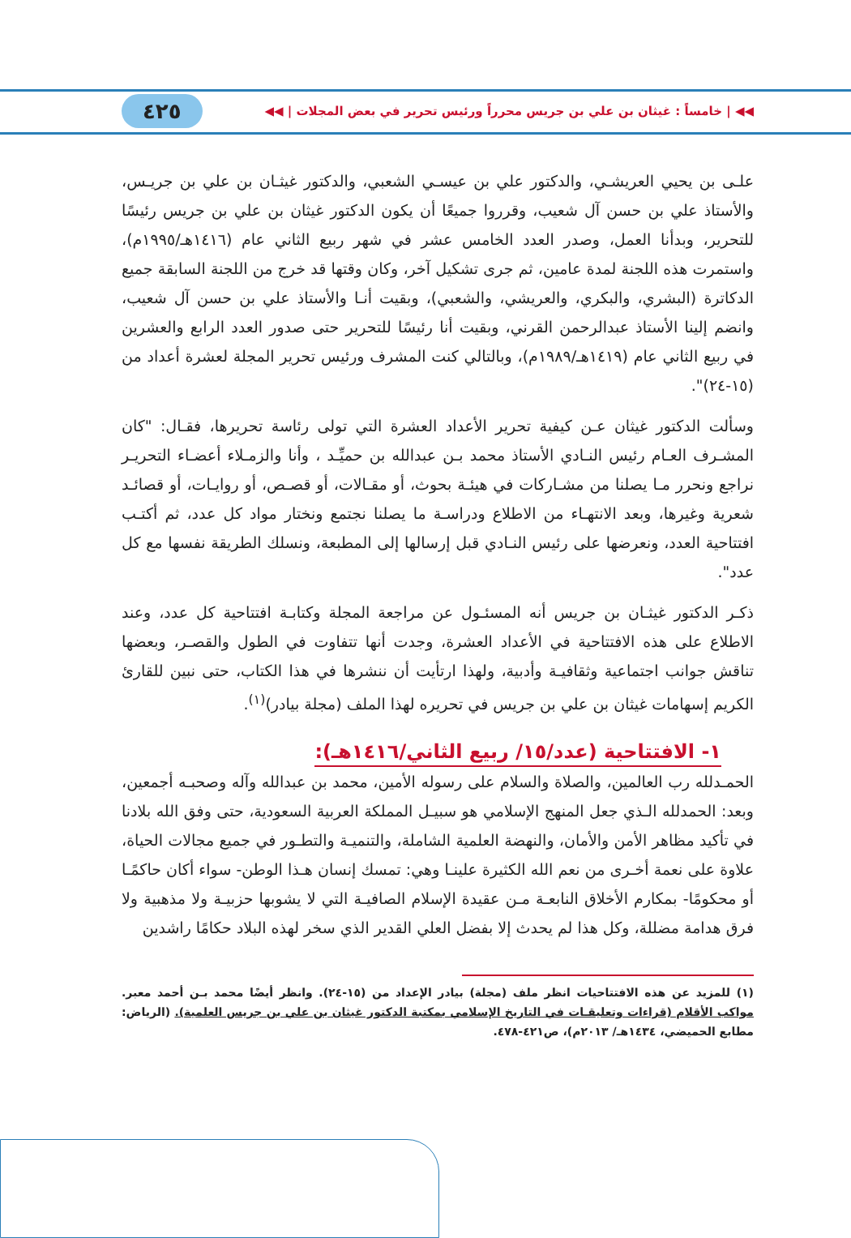◀◀ | خامساً : غيثان بن علي بن جريس محرراً ورئيس تحرير في بعض المجلات | ◀◀ ٤٢٥
علـى بن يحيي العريشـي، والدكتور علي بن عيسـي الشعبي، والدكتور غيثـان بن علي بن جريـس، والأستاذ علي بن حسن آل شعيب، وقرروا جميعًا أن يكون الدكتور غيثان بن علي بن جريس رئيسًا للتحرير، وبدأنا العمل، وصدر العدد الخامس عشر في شهر ربيع الثاني عام (١٤١٦هـ/١٩٩٥م)، واستمرت هذه اللجنة لمدة عامين، ثم جرى تشكيل آخر، وكان وقتها قد خرج من اللجنة السابقة جميع الدكاترة (البشري، والبكري، والعريشي، والشعبي)، وبقيت أنـا والأستاذ علي بن حسن آل شعيب، وانضم إلينا الأستاذ عبدالرحمن القرني، وبقيت أنا رئيسًا للتحرير حتى صدور العدد الرابع والعشرين في ربيع الثاني عام (١٤١٩هـ/١٩٨٩م)، وبالتالي كنت المشرف ورئيس تحرير المجلة لعشرة أعداد من (١٥-٢٤)".
وسألت الدكتور غيثان عـن كيفية تحرير الأعداد العشرة التي تولى رئاسة تحريرها، فقـال: "كان المشـرف العـام رئيس النـادي الأستاذ محمد بـن عبدالله بن حميِّـد ، وأنا والزمـلاء أعضـاء التحريـر نراجع ونحرر مـا يصلنا من مشـاركات في هيئـة بحوث، أو مقـالات، أو قصـص، أو روايـات، أو قصائـد شعرية وغيرها، وبعد الانتهـاء من الاطلاع ودراسـة ما يصلنا نجتمع ونختار مواد كل عدد، ثم أكتـب افتتاحية العدد، ونعرضها على رئيس النـادي قبل إرسالها إلى المطبعة، ونسلك الطريقة نفسها مع كل عدد".
ذكـر الدكتور غيثـان بن جريس أنه المسئـول عن مراجعة المجلة وكتابـة افتتاحية كل عدد، وعند الاطلاع على هذه الافتتاحية في الأعداد العشرة، وجدت أنها تتفاوت في الطول والقصـر، وبعضها تناقش جوانب اجتماعية وثقافيـة وأدبية، ولهذا ارتأيت أن ننشرها في هذا الكتاب، حتى نبين للقارئ الكريم إسهامات غيثان بن علي بن جريس في تحريره لهذا الملف (مجلة بيادر)<sup>(١)</sup>.
١- الافتتاحية (عدد/١٥/ ربيع الثاني/١٤١٦هـ):
الحمـدلله رب العالمين، والصلاة والسلام على رسوله الأمين، محمد بن عبدالله وآله وصحبـه أجمعين، وبعد: الحمدلله الـذي جعل المنهج الإسلامي هو سبيـل المملكة العربية السعودية، حتى وفق الله بلادنا في تأكيد مظاهر الأمن والأمان، والنهضة العلمية الشاملة، والتنميـة والتطـور في جميع مجالات الحياة، علاوة على نعمة أخـرى من نعم الله الكثيرة علينـا وهي: تمسك إنسان هـذا الوطن- سواء أكان حاكمًـا أو محكومًا- بمكارم الأخلاق النابعـة مـن عقيدة الإسلام الصافيـة التي لا يشوبها حزبيـة ولا مذهبية ولا فرق هدامة مضللة، وكل هذا لم يحدث إلا بفضل العلي القدير الذي سخر لهذه البلاد حكامًا راشدين
(١) للمزيد عن هذه الافتتاحيات انظر ملف (مجلة) بيادر الإعداد من (١٥-٢٤). وانظر أيضًا محمد بـن أحمد معبر. مواكب الأقلام (قراءات وتعليقـات في التاريخ الإسلامي بمكتبة الدكتور غيثان بن علي بن جريس العلمية). (الرياض: مطابع الحميضي، ١٤٣٤هـ/ ٢٠١٣م)، ص٤٢١-٤٧٨.